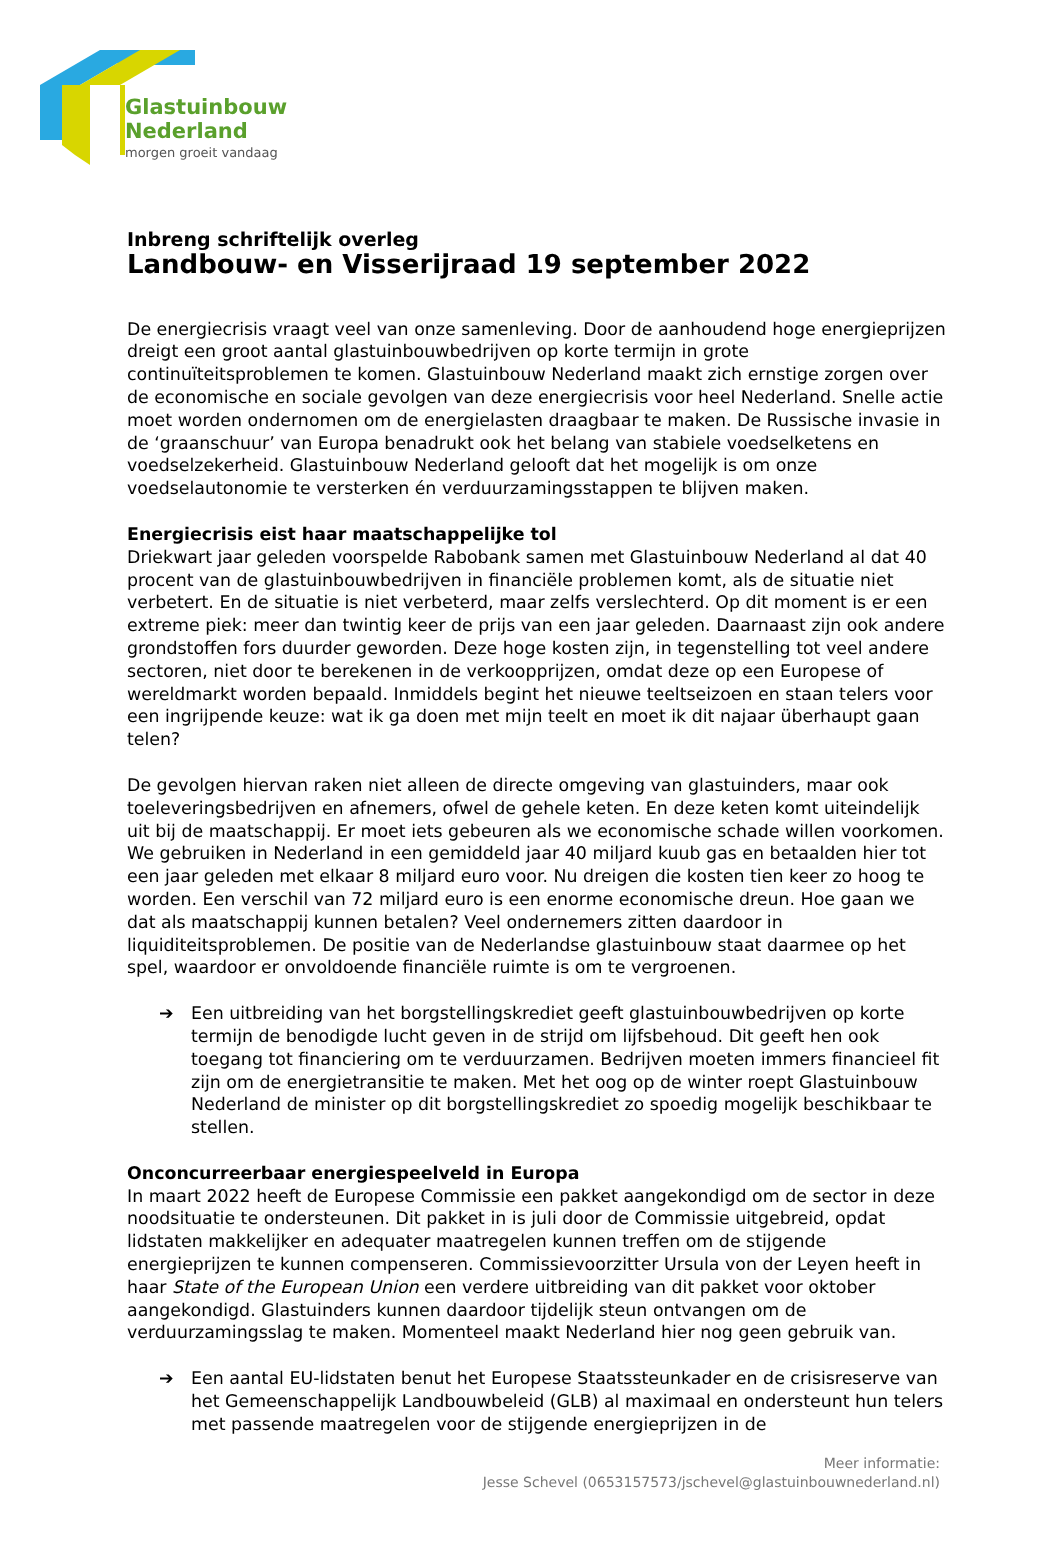Glastuinbouw
Nederland
morgen groeit vandaag
Inbreng schriftelijk overleg
Landbouw- en Visserijraad 19 september 2022
De energiecrisis vraagt veel van onze samenleving. Door de aanhoudend hoge energieprijzen dreigt een groot aantal glastuinbouwbedrijven op korte termijn in grote continuïteitsproblemen te komen. Glastuinbouw Nederland maakt zich ernstige zorgen over de economische en sociale gevolgen van deze energiecrisis voor heel Nederland. Snelle actie moet worden ondernomen om de energielasten draagbaar te maken. De Russische invasie in de ‘graanschuur’ van Europa benadrukt ook het belang van stabiele voedselketens en voedselzekerheid. Glastuinbouw Nederland gelooft dat het mogelijk is om onze voedselautonomie te versterken én verduurzamingsstappen te blijven maken.
Energiecrisis eist haar maatschappelijke tol
Driekwart jaar geleden voorspelde Rabobank samen met Glastuinbouw Nederland al dat 40 procent van de glastuinbouwbedrijven in financiële problemen komt, als de situatie niet verbetert. En de situatie is niet verbeterd, maar zelfs verslechterd. Op dit moment is er een extreme piek: meer dan twintig keer de prijs van een jaar geleden. Daarnaast zijn ook andere grondstoffen fors duurder geworden. Deze hoge kosten zijn, in tegenstelling tot veel andere sectoren, niet door te berekenen in de verkoopprijzen, omdat deze op een Europese of wereldmarkt worden bepaald. Inmiddels begint het nieuwe teeltseizoen en staan telers voor een ingrijpende keuze: wat ik ga doen met mijn teelt en moet ik dit najaar überhaupt gaan telen?
De gevolgen hiervan raken niet alleen de directe omgeving van glastuinders, maar ook toeleveringsbedrijven en afnemers, ofwel de gehele keten. En deze keten komt uiteindelijk uit bij de maatschappij. Er moet iets gebeuren als we economische schade willen voorkomen. We gebruiken in Nederland in een gemiddeld jaar 40 miljard kuub gas en betaalden hier tot een jaar geleden met elkaar 8 miljard euro voor. Nu dreigen die kosten tien keer zo hoog te worden. Een verschil van 72 miljard euro is een enorme economische dreun. Hoe gaan we dat als maatschappij kunnen betalen? Veel ondernemers zitten daardoor in liquiditeitsproblemen. De positie van de Nederlandse glastuinbouw staat daarmee op het spel, waardoor er onvoldoende financiële ruimte is om te vergroenen.
➔ Een uitbreiding van het borgstellingskrediet geeft glastuinbouwbedrijven op korte termijn de benodigde lucht geven in de strijd om lijfsbehoud. Dit geeft hen ook toegang tot financiering om te verduurzamen. Bedrijven moeten immers financieel fit zijn om de energietransitie te maken. Met het oog op de winter roept Glastuinbouw Nederland de minister op dit borgstellingskrediet zo spoedig mogelijk beschikbaar te stellen.
Onconcurreerbaar energiespeelveld in Europa
In maart 2022 heeft de Europese Commissie een pakket aangekondigd om de sector in deze noodsituatie te ondersteunen. Dit pakket in is juli door de Commissie uitgebreid, opdat lidstaten makkelijker en adequater maatregelen kunnen treffen om de stijgende energieprijzen te kunnen compenseren. Commissievoorzitter Ursula von der Leyen heeft in haar State of the European Union een verdere uitbreiding van dit pakket voor oktober aangekondigd. Glastuinders kunnen daardoor tijdelijk steun ontvangen om de verduurzamingsslag te maken. Momenteel maakt Nederland hier nog geen gebruik van.
➔ Een aantal EU-lidstaten benut het Europese Staatssteunkader en de crisisreserve van het Gemeenschappelijk Landbouwbeleid (GLB) al maximaal en ondersteunt hun telers met passende maatregelen voor de stijgende energieprijzen in de
Meer informatie:
Jesse Schevel (0653157573/jschevel@glastuinbouwnederland.nl)